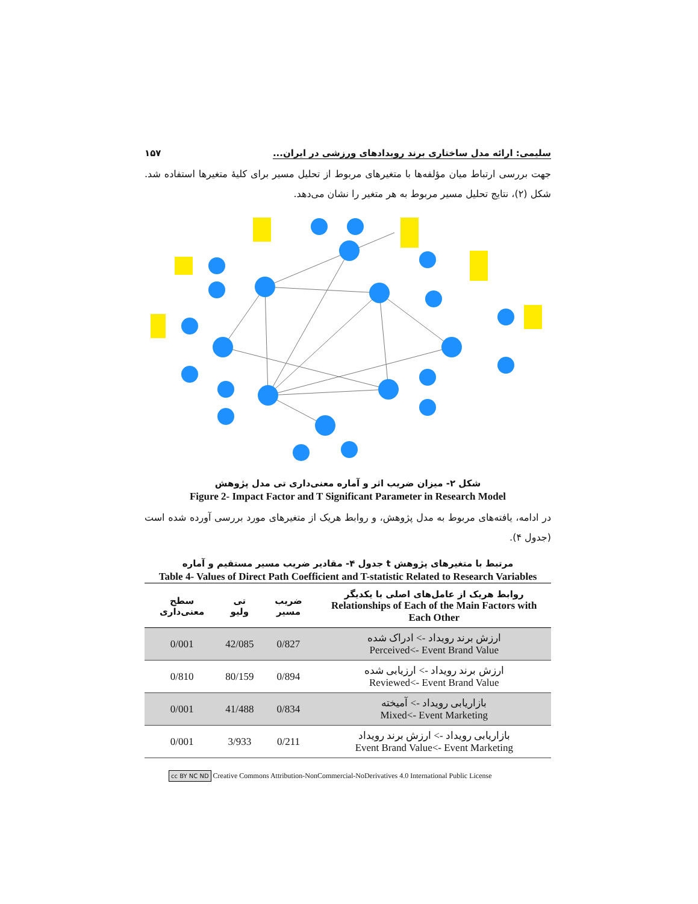سلیمی: ارائه مدل ساختاری برند رویدادهای ورزشی در ایران... ۱۵۷
جهت بررسی ارتباط میان مؤلفه‌ها با متغیرهای مربوط از تحلیل مسیر برای کلیهٔ متغیرها استفاده شد. شکل (۲)، نتایج تحلیل مسیر مربوط به هر متغیر را نشان می‌دهد.
شکل ۲- میزان ضریب اثر و آماره معنی‌داری تی مدل پژوهش
Figure 2- Impact Factor and T Significant Parameter in Research Model
در ادامه، یافته‌های مربوط به مدل پژوهش، و روابط هریک از متغیرهای مورد بررسی آورده شده است (جدول ۴).
جدول ۴- مقادیر ضریب مسیر مستقیم و آماره t مرتبط با متغیرهای پژوهش
Table 4- Values of Direct Path Coefficient and T-statistic Related to Research Variables
| روابط هریک از عامل‌های اصلی با یکدیگر Relationships of Each of the Main Factors with Each Other | ضریب مسیر | تی ولیو | سطح معنی‌داری |
| --- | --- | --- | --- |
| ارزش برند رویداد -> ادراک شده Perceived<- Event Brand Value | 0/827 | 42/085 | 0/001 |
| ارزش برند رویداد -> ارزیابی شده Reviewed<- Event Brand Value | 0/894 | 80/159 | 0/810 |
| بازاریابی رویداد -> آمیخته Mixed<- Event Marketing | 0/834 | 41/488 | 0/001 |
| بازاریابی رویداد -> ارزش برند رویداد Event Brand Value<- Event Marketing | 0/211 | 3/933 | 0/001 |
cc BY NC ND Creative Commons Attribution-NonCommercial-NoDerivatives 4.0 International Public License